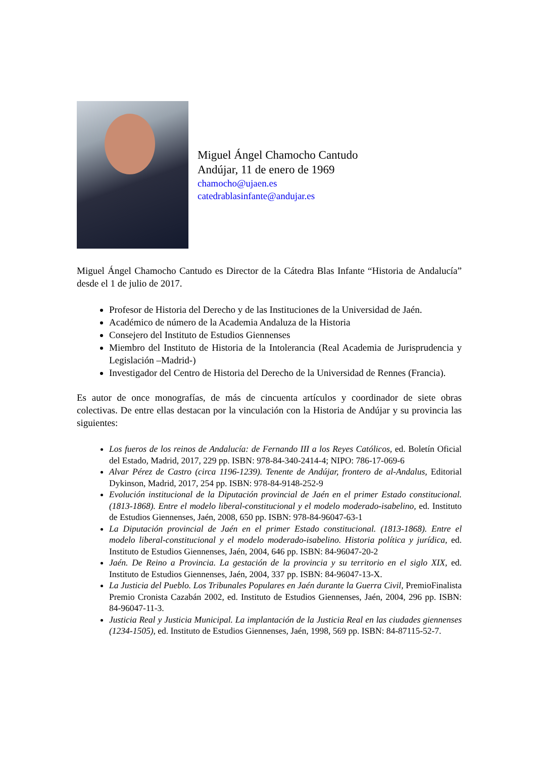Miguel Ángel Chamocho Cantudo
Andújar, 11 de enero de 1969
chamocho@ujaen.es
catedrablasinfante@andujar.es
Miguel Ángel Chamocho Cantudo es Director de la Cátedra Blas Infante “Historia de Andalucía” desde el 1 de julio de 2017.
Profesor de Historia del Derecho y de las Instituciones de la Universidad de Jaén.
Académico de número de la Academia Andaluza de la Historia
Consejero del Instituto de Estudios Giennenses
Miembro del Instituto de Historia de la Intolerancia (Real Academia de Jurisprudencia y Legislación –Madrid-)
Investigador del Centro de Historia del Derecho de la Universidad de Rennes (Francia).
Es autor de once monografías, de más de cincuenta artículos y coordinador de siete obras colectivas. De entre ellas destacan por la vinculación con la Historia de Andújar y su provincia las siguientes:
Los fueros de los reinos de Andalucía: de Fernando III a los Reyes Católicos, ed. Boletín Oficial del Estado, Madrid, 2017, 229 pp. ISBN: 978-84-340-2414-4; NIPO: 786-17-069-6
Alvar Pérez de Castro (circa 1196-1239). Tenente de Andújar, frontero de al-Andalus, Editorial Dykinson, Madrid, 2017, 254 pp. ISBN: 978-84-9148-252-9
Evolución institucional de la Diputación provincial de Jaén en el primer Estado constitucional. (1813-1868). Entre el modelo liberal-constitucional y el modelo moderado-isabelino, ed. Instituto de Estudios Giennenses, Jaén, 2008, 650 pp. ISBN: 978-84-96047-63-1
La Diputación provincial de Jaén en el primer Estado constitucional. (1813-1868). Entre el modelo liberal-constitucional y el modelo moderado-isabelino. Historia política y jurídica, ed. Instituto de Estudios Giennenses, Jaén, 2004, 646 pp. ISBN: 84-96047-20-2
Jaén. De Reino a Provincia. La gestación de la provincia y su territorio en el siglo XIX, ed. Instituto de Estudios Giennenses, Jaén, 2004, 337 pp. ISBN: 84-96047-13-X.
La Justicia del Pueblo. Los Tribunales Populares en Jaén durante la Guerra Civil, PremioFinalista Premio Cronista Cazabán 2002, ed. Instituto de Estudios Giennenses, Jaén, 2004, 296 pp. ISBN: 84-96047-11-3.
Justicia Real y Justicia Municipal. La implantación de la Justicia Real en las ciudades giennenses (1234-1505), ed. Instituto de Estudios Giennenses, Jaén, 1998, 569 pp. ISBN: 84-87115-52-7.